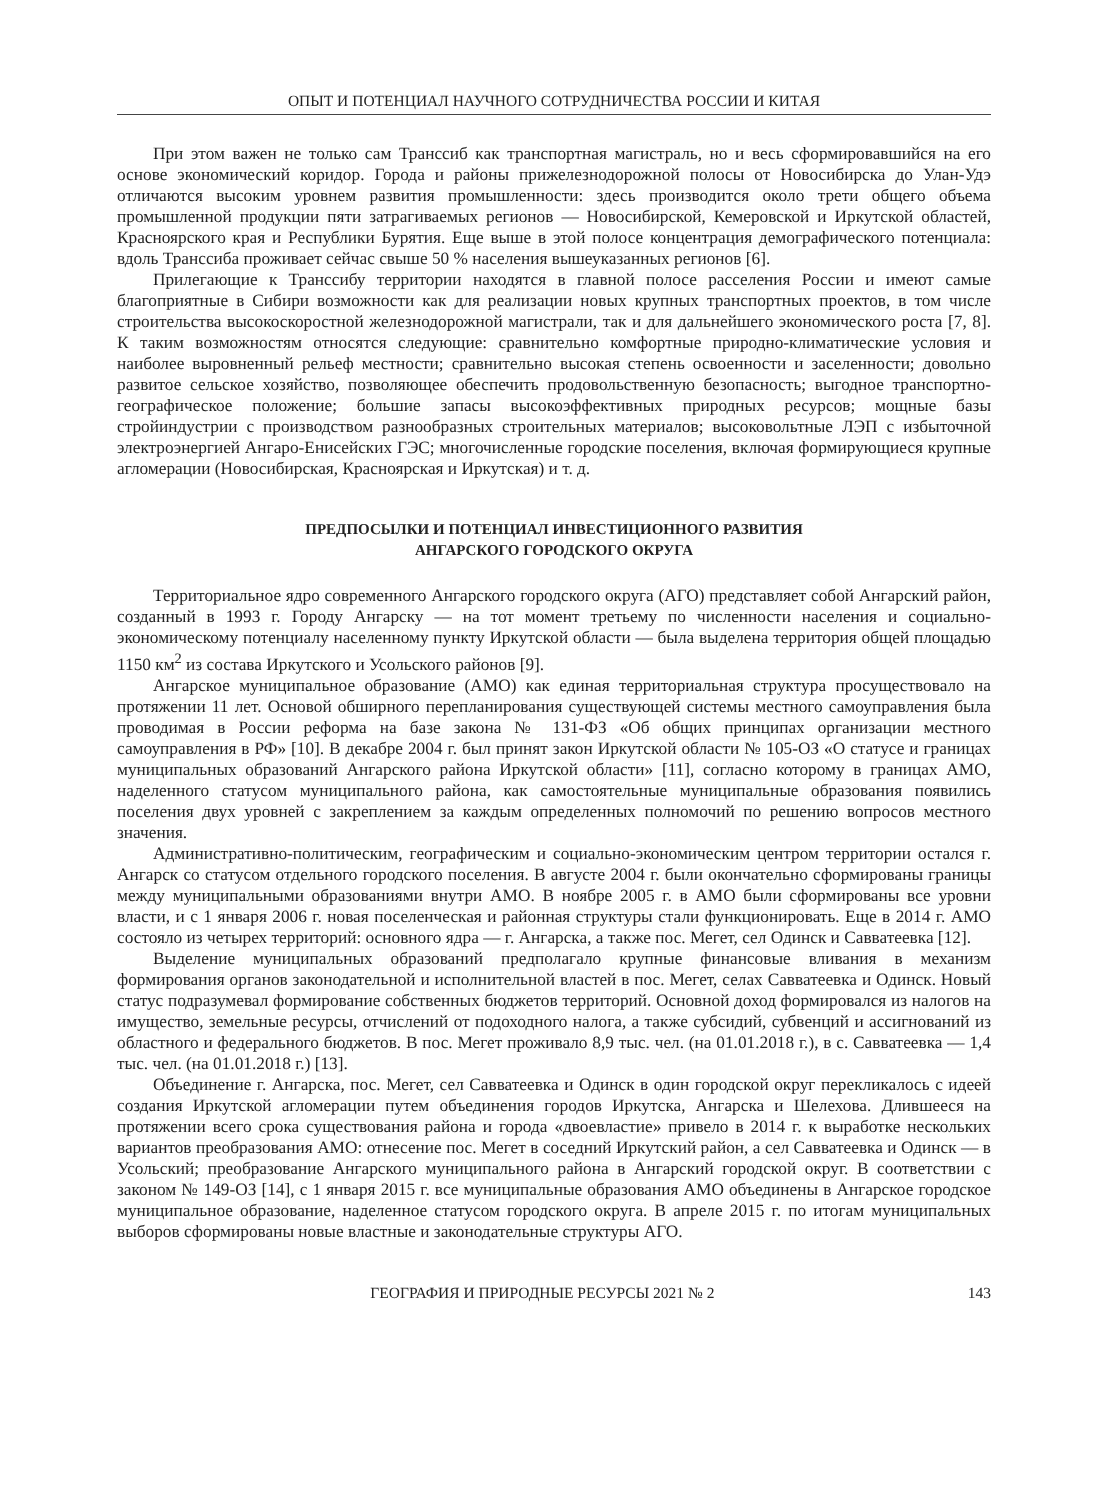ОПЫТ И ПОТЕНЦИАЛ НАУЧНОГО СОТРУДНИЧЕСТВА РОССИИ И КИТАЯ
При этом важен не только сам Транссиб как транспортная магистраль, но и весь сформировавшийся на его основе экономический коридор. Города и районы прижелезнодорожной полосы от Новосибирска до Улан-Удэ отличаются высоким уровнем развития промышленности: здесь производится около трети общего объема промышленной продукции пяти затрагиваемых регионов — Новосибирской, Кемеровской и Иркутской областей, Красноярского края и Республики Бурятия. Еще выше в этой полосе концентрация демографического потенциала: вдоль Транссиба проживает сейчас свыше 50 % населения вышеуказанных регионов [6].
Прилегающие к Транссибу территории находятся в главной полосе расселения России и имеют самые благоприятные в Сибири возможности как для реализации новых крупных транспортных проектов, в том числе строительства высокоскоростной железнодорожной магистрали, так и для дальнейшего экономического роста [7, 8]. К таким возможностям относятся следующие: сравнительно комфортные природно-климатические условия и наиболее выровненный рельеф местности; сравнительно высокая степень освоенности и заселенности; довольно развитое сельское хозяйство, позволяющее обеспечить продовольственную безопасность; выгодное транспортно-географическое положение; большие запасы высокоэффективных природных ресурсов; мощные базы стройиндустрии с производством разнообразных строительных материалов; высоковольтные ЛЭП с избыточной электроэнергией Ангаро-Енисейских ГЭС; многочисленные городские поселения, включая формирующиеся крупные агломерации (Новосибирская, Красноярская и Иркутская) и т. д.
ПРЕДПОСЫЛКИ И ПОТЕНЦИАЛ ИНВЕСТИЦИОННОГО РАЗВИТИЯ
АНГАРСКОГО ГОРОДСКОГО ОКРУГА
Территориальное ядро современного Ангарского городского округа (АГО) представляет собой Ангарский район, созданный в 1993 г. Городу Ангарску — на тот момент третьему по численности населения и социально-экономическому потенциалу населенному пункту Иркутской области — была выделена территория общей площадью 1150 км<sup>2</sup> из состава Иркутского и Усольского районов [9].
Ангарское муниципальное образование (АМО) как единая территориальная структура просуществовало на протяжении 11 лет. Основой обширного перепланирования существующей системы местного самоуправления была проводимая в России реформа на базе закона № 131-ФЗ «Об общих принципах организации местного самоуправления в РФ» [10]. В декабре 2004 г. был принят закон Иркутской области № 105-ОЗ «О статусе и границах муниципальных образований Ангарского района Иркутской области» [11], согласно которому в границах АМО, наделенного статусом муниципального района, как самостоятельные муниципальные образования появились поселения двух уровней с закреплением за каждым определенных полномочий по решению вопросов местного значения.
Административно-политическим, географическим и социально-экономическим центром территории остался г. Ангарск со статусом отдельного городского поселения. В августе 2004 г. были окончательно сформированы границы между муниципальными образованиями внутри АМО. В ноябре 2005 г. в АМО были сформированы все уровни власти, и с 1 января 2006 г. новая поселенческая и районная структуры стали функционировать. Еще в 2014 г. АМО состояло из четырех территорий: основного ядра — г. Ангарска, а также пос. Мегет, сел Одинск и Савватеевка [12].
Выделение муниципальных образований предполагало крупные финансовые вливания в механизм формирования органов законодательной и исполнительной властей в пос. Мегет, селах Савватеевка и Одинск. Новый статус подразумевал формирование собственных бюджетов территорий. Основной доход формировался из налогов на имущество, земельные ресурсы, отчислений от подоходного налога, а также субсидий, субвенций и ассигнований из областного и федерального бюджетов. В пос. Мегет проживало 8,9 тыс. чел. (на 01.01.2018 г.), в с. Савватеевка — 1,4 тыс. чел. (на 01.01.2018 г.) [13].
Объединение г. Ангарска, пос. Мегет, сел Савватеевка и Одинск в один городской округ перекликалось с идеей создания Иркутской агломерации путем объединения городов Иркутска, Ангарска и Шелехова. Длившееся на протяжении всего срока существования района и города «двоевластие» привело в 2014 г. к выработке нескольких вариантов преобразования АМО: отнесение пос. Мегет в соседний Иркутский район, а сел Савватеевка и Одинск — в Усольский; преобразование Ангарского муниципального района в Ангарский городской округ. В соответствии с законом № 149-ОЗ [14], с 1 января 2015 г. все муниципальные образования АМО объединены в Ангарское городское муниципальное образование, наделенное статусом городского округа. В апреле 2015 г. по итогам муниципальных выборов сформированы новые властные и законодательные структуры АГО.
ГЕОГРАФИЯ И ПРИРОДНЫЕ РЕСУРСЫ 2021 № 2 143